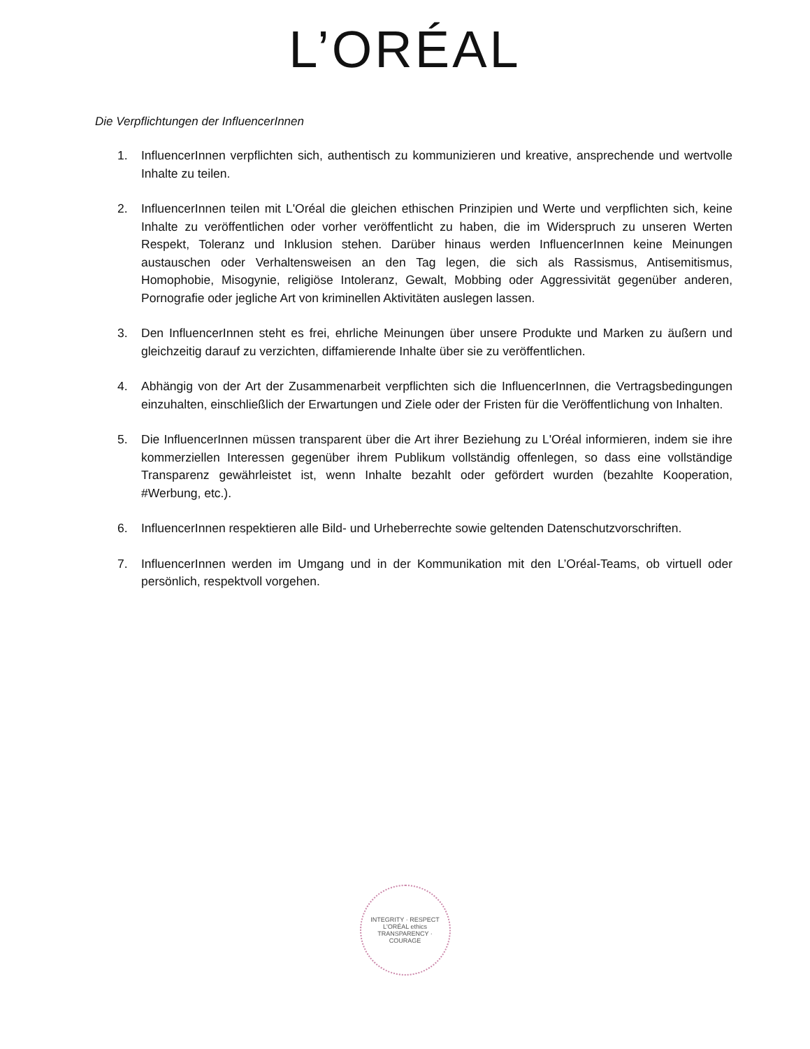L’ORÉAL
Die Verpflichtungen der InfluencerInnen
1. InfluencerInnen verpflichten sich, authentisch zu kommunizieren und kreative, ansprechende und wertvolle Inhalte zu teilen.
2. InfluencerInnen teilen mit L'Oréal die gleichen ethischen Prinzipien und Werte und verpflichten sich, keine Inhalte zu veröffentlichen oder vorher veröffentlicht zu haben, die im Widerspruch zu unseren Werten Respekt, Toleranz und Inklusion stehen. Darüber hinaus werden InfluencerInnen keine Meinungen austauschen oder Verhaltensweisen an den Tag legen, die sich als Rassismus, Antisemitismus, Homophobie, Misogynie, religiöse Intoleranz, Gewalt, Mobbing oder Aggressivität gegenüber anderen, Pornografie oder jegliche Art von kriminellen Aktivitäten auslegen lassen.
3. Den InfluencerInnen steht es frei, ehrliche Meinungen über unsere Produkte und Marken zu äußern und gleichzeitig darauf zu verzichten, diffamierende Inhalte über sie zu veröffentlichen.
4. Abhängig von der Art der Zusammenarbeit verpflichten sich die InfluencerInnen, die Vertragsbedingungen einzuhalten, einschließlich der Erwartungen und Ziele oder der Fristen für die Veröffentlichung von Inhalten.
5. Die InfluencerInnen müssen transparent über die Art ihrer Beziehung zu L'Oréal informieren, indem sie ihre kommerziellen Interessen gegenüber ihrem Publikum vollständig offenlegen, so dass eine vollständige Transparenz gewährleistet ist, wenn Inhalte bezahlt oder gefördert wurden (bezahlte Kooperation, #Werbung, etc.).
6. InfluencerInnen respektieren alle Bild- und Urheberrechte sowie geltenden Datenschutzvorschriften.
7. InfluencerInnen werden im Umgang und in der Kommunikation mit den L’Oréal-Teams, ob virtuell oder persönlich, respektvoll vorgehen.
INTEGRITY · RESPECT
L'ORÉAL ethics
TRANSPARENCY · COURAGE